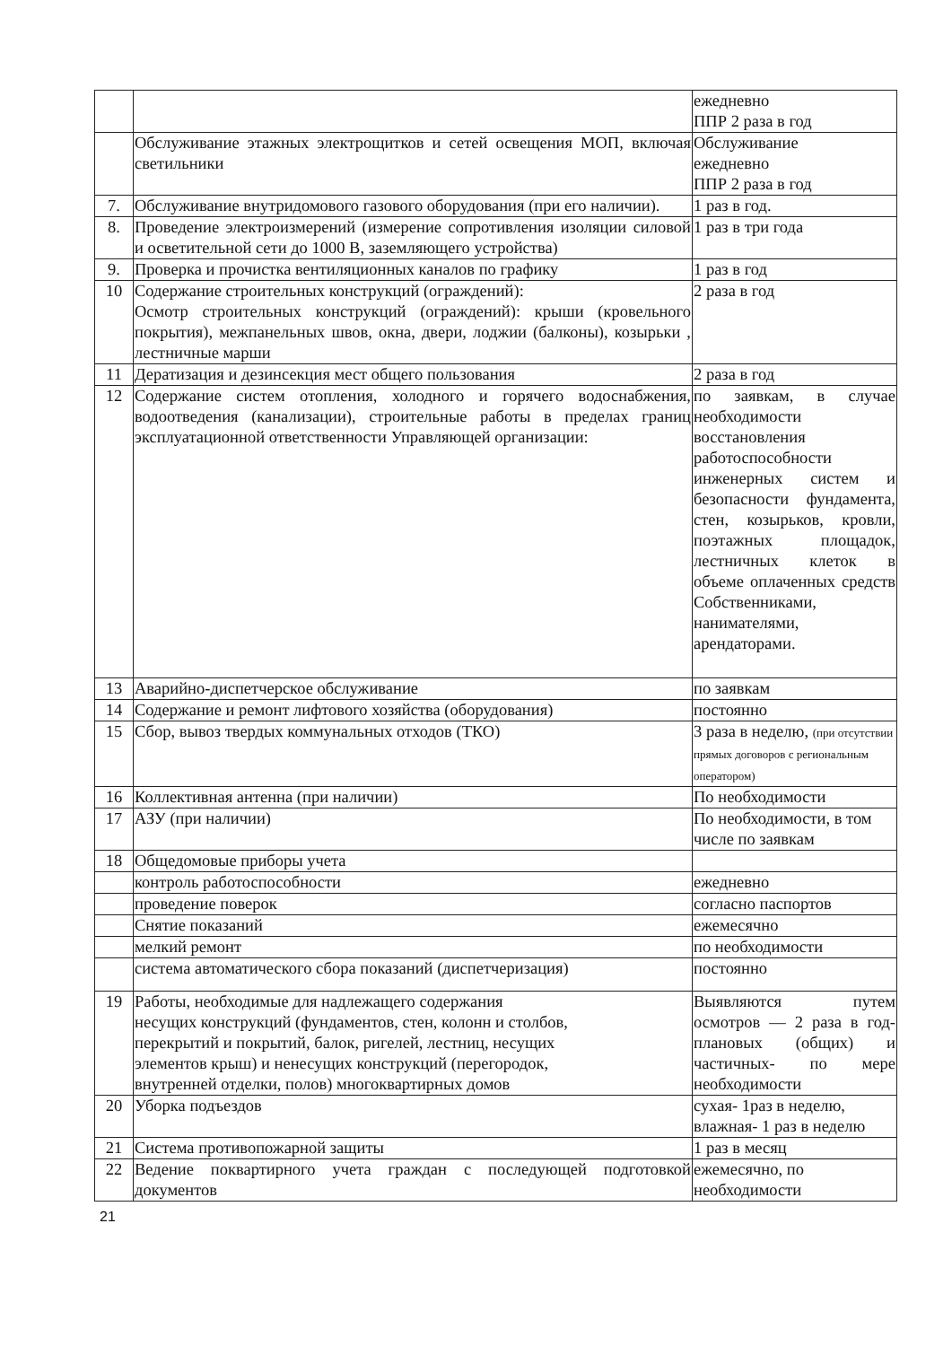| | | ежедневно ППР 2 раза в год |
| | Обслуживание этажных электрощитков и сетей освещения МОП, включая светильники | Обслуживание ежедневно ППР 2 раза в год |
| 7. | Обслуживание внутридомового газового оборудования (при его наличии). | 1 раз в год. |
| 8. | Проведение электроизмерений (измерение сопротивления изоляции силовой и осветительной сети до 1000 В, заземляющего устройства) | 1 раз в три года |
| 9. | Проверка и прочистка вентиляционных каналов по графику | 1 раз в год |
| 10 | Содержание строительных конструкций (ограждений): Осмотр строительных конструкций (ограждений): крыши (кровельного покрытия), межпанельных швов, окна, двери, лоджии (балконы), козырьки , лестничные марши | 2 раза в год |
| 11 | Дератизация и дезинсекция мест общего пользования | 2 раза в год |
| 12 | Содержание систем отопления, холодного и горячего водоснабжения, водоотведения (канализации), строительные работы в пределах границ эксплуатационной ответственности Управляющей организации: | по заявкам, в случае необходимости восстановления работоспособности инженерных систем и безопасности фундамента, стен, козырьков, кровли, поэтажных площадок, лестничных клеток в объеме оплаченных средств Собственниками, нанимателями, арендаторами. |
| 13 | Аварийно-диспетчерское обслуживание | по заявкам |
| 14 | Содержание и ремонт лифтового хозяйства (оборудования) | постоянно |
| 15 | Сбор, вывоз твердых коммунальных отходов (ТКО) | 3 раза в неделю, (при отсутствии прямых договоров с региональным оператором) |
| 16 | Коллективная антенна (при наличии) | По необходимости |
| 17 | АЗУ (при наличии) | По необходимости, в том числе по заявкам |
| 18 | Общедомовые приборы учета | |
| | контроль работоспособности | ежедневно |
| | проведение поверок | согласно паспортов |
| | Снятие показаний | ежемесячно |
| | мелкий ремонт | по необходимости |
| | система автоматического сбора показаний (диспетчеризация) | постоянно |
| 19 | Работы, необходимые для надлежащего содержания несущих конструкций (фундаментов, стен, колонн и столбов, перекрытий и покрытий, балок, ригелей, лестниц, несущих элементов крыш) и ненесущих конструкций (перегородок, внутренней отделки, полов) многоквартирных домов | Выявляются путем осмотров — 2 раза в год- плановых (общих) и частичных- по мере необходимости |
| 20 | Уборка подъездов | сухая- 1раз в неделю, влажная- 1 раз в неделю |
| 21 | Система противопожарной защиты | 1 раз в месяц |
| 22 | Ведение поквартирного учета граждан с последующей подготовкой документов | ежемесячно, по необходимости |
21